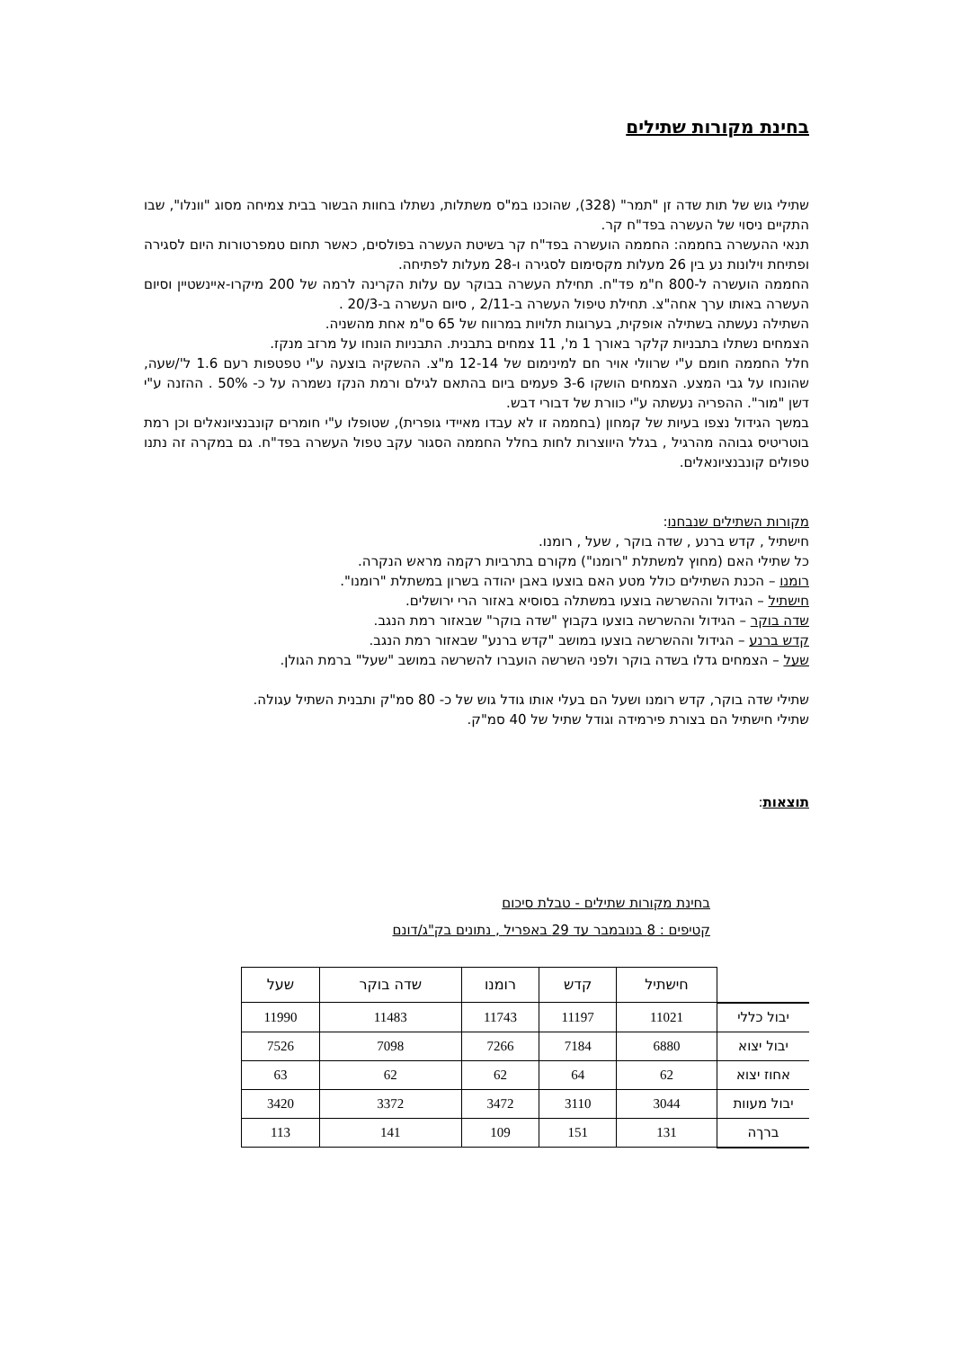בחינת מקורות שתילים
שתילי גוש של תות שדה זן "תמר" (328), שהוכנו במ"ס משתלות, נשתלו בחוות הבשור בבית צמיחה מסוג "וונלו", שבו התקיים ניסוי של העשרה בפד"ח קר.
תנאי ההעשרה בחממה: החממה הועשרה בפד"ח קר בשיטת העשרה בפולסים, כאשר תחום טמפרטורות היום לסגירה ופתיחת וילונות נע בין 26 מעלות מקסימום לסגירה ו-28 מעלות לפתיחה.
החממה הועשרה ל-800 ח"מ פד"ח. תחילת העשרה בבוקר עם עלות הקרינה לרמה של 200 מיקרו-איינשטיין וסיום העשרה באותו ערך אחה"צ. תחילת טיפול העשרה ב-2/11 , סיום העשרה ב-20/3 .
השתילה נעשתה בשתילה אופקית, בערוגות תלויות במרווח של 65 ס"מ אחת מהשניה.
הצמחים נשתלו בתבניות קלקר באורך 1 מ', 11 צמחים בתבנית. התבניות הונחו על מרזב מנקז.
חלל החממה חומם ע"י שרוולי אויר חם למינימום של 12-14 מ"צ. ההשקיה בוצעה ע"י טפטפות רעם 1.6 ל'/שעה, שהונחו על גבי המצע. הצמחים הושקו 3-6 פעמים ביום בהתאם לגילם ורמת הנקז נשמרה על כ- 50% . ההזנה ע"י דשן "מור". ההפריה נעשתה ע"י כוורת של דבורי דבש.
במשך הגידול נצפו בעיות של קמחון (בחממה זו לא עבדו מאיידי גופרית), שטופלו ע"י חומרים קונבנציונאלים וכן רמת בוטריטיס גבוהה מהרגיל , בגלל היווצרות לחות בחלל החממה הסגור עקב טפול העשרה בפד"ח. גם במקרה זה נתנו טפולים קונבנציונאלים.
מקורות השתילים שנבחנו:
חישתיל , קדש ברנע , שדה בוקר , שעל , רומנו.
כל שתילי האם (מחוץ למשתלת "רומנו") מקורם בתרביות רקמה מראש הנקרה.
רומנו – הכנת השתילים כולל מטע האם בוצעו באבן יהודה בשרון במשתלת "רומנו".
חישתיל – הגידול וההשרשה בוצעו במשתלה בסוסיא באזור הרי ירושלים.
שדה בוקר – הגידול וההשרשה בוצעו בקבוץ "שדה בוקר" שבאזור רמת הנגב.
קדש ברנע – הגידול וההשרשה בוצעו במושב "קדש ברנע" שבאזור רמת הנגב.
שעל – הצמחים גדלו בשדה בוקר ולפני השרשה הועברו להשרשה במושב "שעל" ברמת הגולן.
שתילי שדה בוקר, קדש רומנו ושעל הם בעלי אותו גודל גוש של כ- 80 סמ"ק ותבנית השתיל עגולה.
שתילי חישתיל הם בצורת פירמידה וגודל שתיל של 40 סמ"ק.
תוצאות:
בחינת מקורות שתילים - טבלת סיכום
קטיפים : 8 בנובמבר עד 29 באפריל , נתונים בק"ג/דונם
| | חישתיל | קדש | רומנו | שדה בוקר | שעל |
| --- | --- | --- | --- | --- | --- |
| יבול כללי | 11021 | 11197 | 11743 | 11483 | 11990 |
| יבול יצוא | 6880 | 7184 | 7266 | 7098 | 7526 |
| אחוז יצוא | 62 | 64 | 62 | 62 | 63 |
| יבול מעוות | 3044 | 3110 | 3472 | 3372 | 3420 |
| ברךה | 131 | 151 | 109 | 141 | 113 |